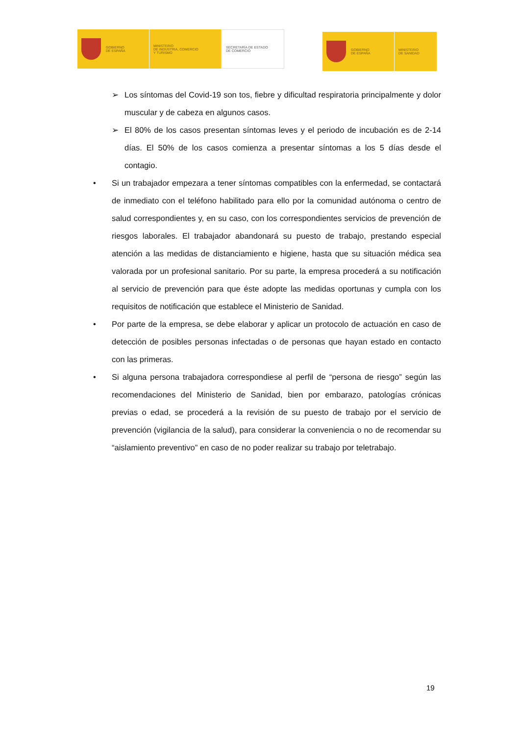GOBIERNO
DE ESPAÑA
MINISTERIO
DE INDUSTRIA, COMERCIO
Y TURISMO
SECRETARÍA DE ESTADO
DE COMERCIO
GOBIERNO
DE ESPAÑA
MINISTERIO
DE SANIDAD
➢ Los síntomas del Covid-19 son tos, fiebre y dificultad respiratoria principalmente y dolor muscular y de cabeza en algunos casos.
➢ El 80% de los casos presentan síntomas leves y el periodo de incubación es de 2-14 días. El 50% de los casos comienza a presentar síntomas a los 5 días desde el contagio.
• Si un trabajador empezara a tener síntomas compatibles con la enfermedad, se contactará de inmediato con el teléfono habilitado para ello por la comunidad autónoma o centro de salud correspondientes y, en su caso, con los correspondientes servicios de prevención de riesgos laborales. El trabajador abandonará su puesto de trabajo, prestando especial atención a las medidas de distanciamiento e higiene, hasta que su situación médica sea valorada por un profesional sanitario. Por su parte, la empresa procederá a su notificación al servicio de prevención para que éste adopte las medidas oportunas y cumpla con los requisitos de notificación que establece el Ministerio de Sanidad.
• Por parte de la empresa, se debe elaborar y aplicar un protocolo de actuación en caso de detección de posibles personas infectadas o de personas que hayan estado en contacto con las primeras.
• Si alguna persona trabajadora correspondiese al perfil de “persona de riesgo” según las recomendaciones del Ministerio de Sanidad, bien por embarazo, patologías crónicas previas o edad, se procederá a la revisión de su puesto de trabajo por el servicio de prevención (vigilancia de la salud), para considerar la conveniencia o no de recomendar su “aislamiento preventivo” en caso de no poder realizar su trabajo por teletrabajo.
19